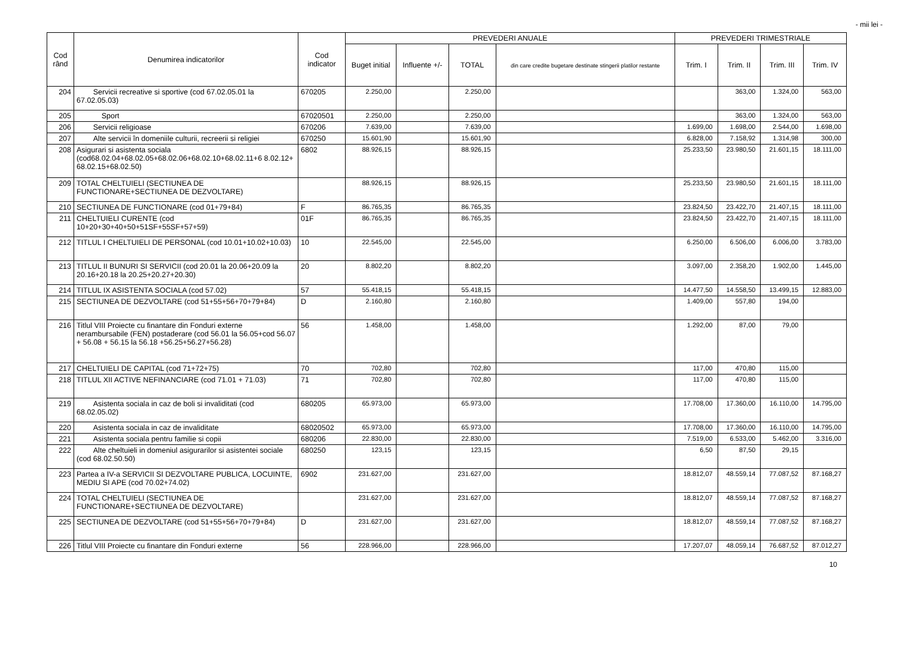- mii lei -
| Cod rând | Denumirea indicatorilor | Cod indicator | PREVEDERI ANUALE | | | | PREVEDERI TRIMESTRIALE | | | |
| --- | --- | --- | --- | --- | --- | --- | --- | --- | --- | --- |
| | | | Buget initial | Influente +/- | TOTAL | din care credite bugetare destinate stingerii platilor restante | Trim. I | Trim. II | Trim. III | Trim. IV |
| 204 | Servicii recreative si sportive (cod 67.02.05.01 la 67.02.05.03) | 670205 | 2.250,00 | | 2.250,00 | | | 363,00 | 1.324,00 | 563,00 |
| 205 | Sport | 67020501 | 2.250,00 | | 2.250,00 | | | 363,00 | 1.324,00 | 563,00 |
| 206 | Servicii religioase | 670206 | 7.639,00 | | 7.639,00 | | 1.699,00 | 1.698,00 | 2.544,00 | 1.698,00 |
| 207 | Alte servicii în domeniile culturii, recreerii si religiei | 670250 | 15.601,90 | | 15.601,90 | | 6.828,00 | 7.158,92 | 1.314,98 | 300,00 |
| 208 | Asigurari si asistenta sociala (cod68.02.04+68.02.05+68.02.06+68.02.10+68.02.11+6 8.02.12+ 68.02.15+68.02.50) | 6802 | 88.926,15 | | 88.926,15 | | 25.233,50 | 23.980,50 | 21.601,15 | 18.111,00 |
| 209 | TOTAL CHELTUIELI (SECTIUNEA DE FUNCTIONARE+SECTIUNEA DE DEZVOLTARE) | | 88.926,15 | | 88.926,15 | | 25.233,50 | 23.980,50 | 21.601,15 | 18.111,00 |
| 210 | SECTIUNEA DE FUNCTIONARE (cod 01+79+84) | F | 86.765,35 | | 86.765,35 | | 23.824,50 | 23.422,70 | 21.407,15 | 18.111,00 |
| 211 | CHELTUIELI CURENTE (cod 10+20+30+40+50+51SF+55SF+57+59) | 01F | 86.765,35 | | 86.765,35 | | 23.824,50 | 23.422,70 | 21.407,15 | 18.111,00 |
| 212 | TITLUL I CHELTUIELI DE PERSONAL (cod 10.01+10.02+10.03) | 10 | 22.545,00 | | 22.545,00 | | 6.250,00 | 6.506,00 | 6.006,00 | 3.783,00 |
| 213 | TITLUL II BUNURI SI SERVICII (cod 20.01 la 20.06+20.09 la 20.16+20.18 la 20.25+20.27+20.30) | 20 | 8.802,20 | | 8.802,20 | | 3.097,00 | 2.358,20 | 1.902,00 | 1.445,00 |
| 214 | TITLUL IX ASISTENTA SOCIALA (cod 57.02) | 57 | 55.418,15 | | 55.418,15 | | 14.477,50 | 14.558,50 | 13.499,15 | 12.883,00 |
| 215 | SECTIUNEA DE DEZVOLTARE (cod 51+55+56+70+79+84) | D | 2.160,80 | | 2.160,80 | | 1.409,00 | 557,80 | 194,00 | |
| 216 | Titlul VIII Proiecte cu finantare din Fonduri externe nerambursabile (FEN) postaderare (cod 56.01 la 56.05+cod 56.07 + 56.08 + 56.15 la 56.18 +56.25+56.27+56.28) | 56 | 1.458,00 | | 1.458,00 | | 1.292,00 | 87,00 | 79,00 | |
| 217 | CHELTUIELI DE CAPITAL (cod 71+72+75) | 70 | 702,80 | | 702,80 | | 117,00 | 470,80 | 115,00 | |
| 218 | TITLUL XII ACTIVE NEFINANCIARE (cod 71.01 + 71.03) | 71 | 702,80 | | 702,80 | | 117,00 | 470,80 | 115,00 | |
| 219 | Asistenta sociala in caz de boli si invaliditati (cod 68.02.05.02) | 680205 | 65.973,00 | | 65.973,00 | | 17.708,00 | 17.360,00 | 16.110,00 | 14.795,00 |
| 220 | Asistenta sociala in caz de invaliditate | 68020502 | 65.973,00 | | 65.973,00 | | 17.708,00 | 17.360,00 | 16.110,00 | 14.795,00 |
| 221 | Asistenta sociala pentru familie si copii | 680206 | 22.830,00 | | 22.830,00 | | 7.519,00 | 6.533,00 | 5.462,00 | 3.316,00 |
| 222 | Alte cheltuieli in domeniul asigurarilor si asistentei sociale (cod 68.02.50.50) | 680250 | 123,15 | | 123,15 | | 6,50 | 87,50 | 29,15 | |
| 223 | Partea a IV-a SERVICII SI DEZVOLTARE PUBLICA, LOCUINTE, MEDIU SI APE (cod 70.02+74.02) | 6902 | 231.627,00 | | 231.627,00 | | 18.812,07 | 48.559,14 | 77.087,52 | 87.168,27 |
| 224 | TOTAL CHELTUIELI (SECTIUNEA DE FUNCTIONARE+SECTIUNEA DE DEZVOLTARE) | | 231.627,00 | | 231.627,00 | | 18.812,07 | 48.559,14 | 77.087,52 | 87.168,27 |
| 225 | SECTIUNEA DE DEZVOLTARE (cod 51+55+56+70+79+84) | D | 231.627,00 | | 231.627,00 | | 18.812,07 | 48.559,14 | 77.087,52 | 87.168,27 |
| 226 | Titlul VIII Proiecte cu finantare din Fonduri externe | 56 | 228.966,00 | | 228.966,00 | | 17.207,07 | 48.059,14 | 76.687,52 | 87.012,27 |
10